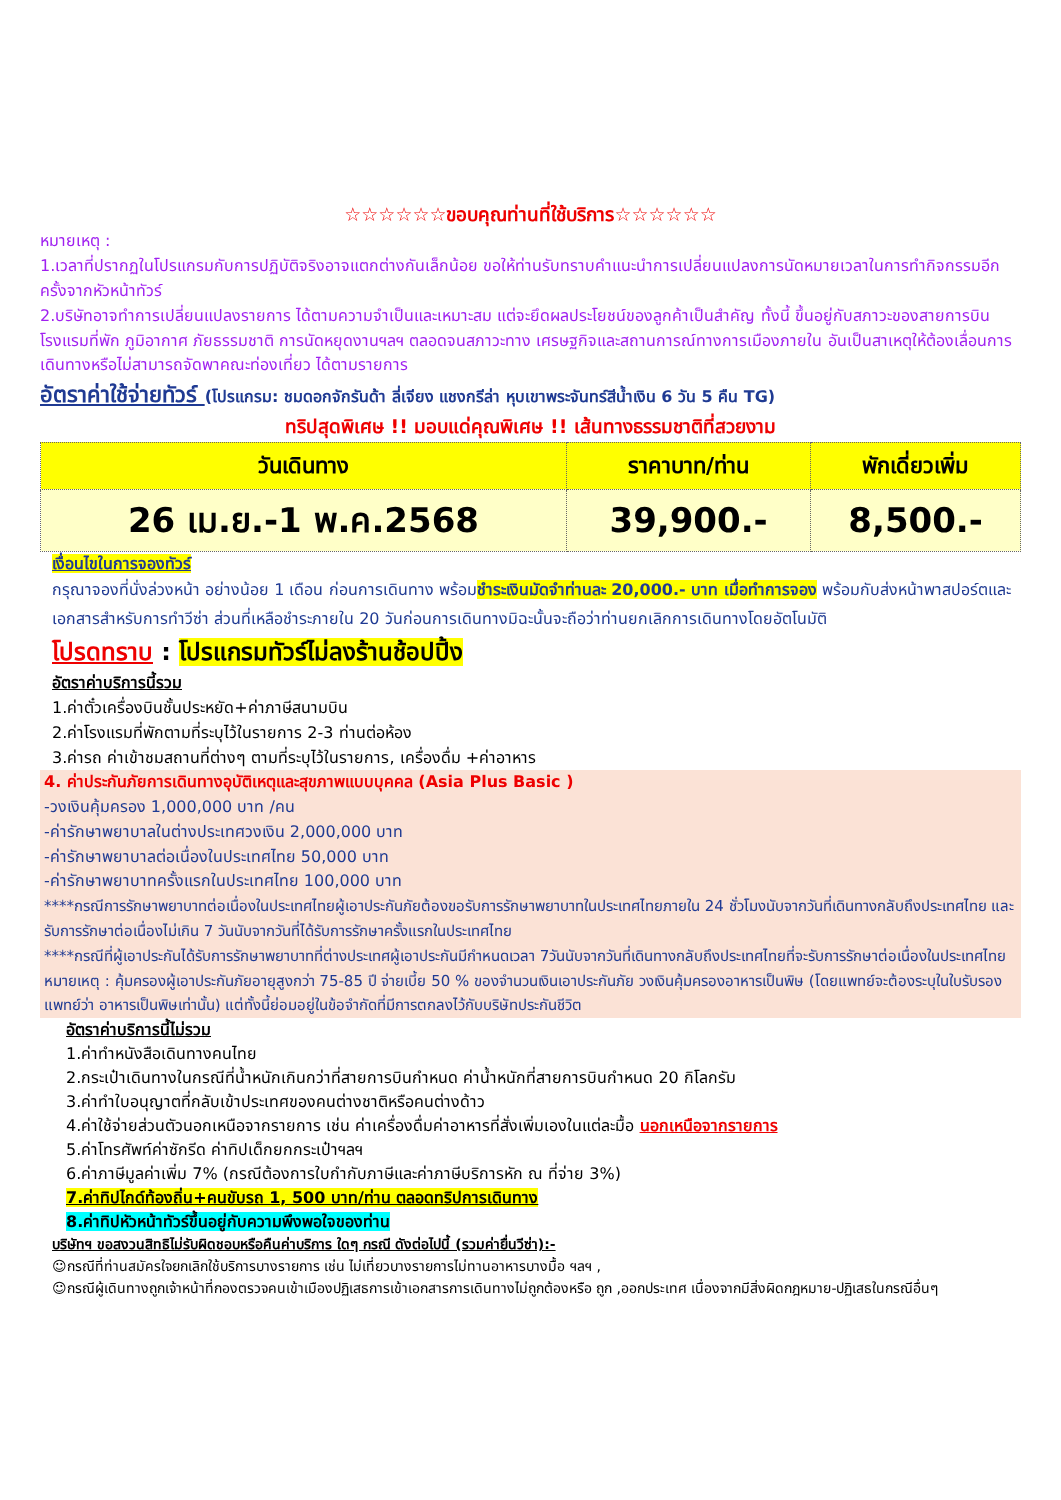☆☆☆☆☆☆ขอบคุณท่านที่ใช้บริการ☆☆☆☆☆☆
หมายเหตุ :
1.เวลาที่ปรากฏในโปรแกรมกับการปฏิบัติจริงอาจแตกต่างกันเล็กน้อย ขอให้ท่านรับทราบคำแนะนำการเปลี่ยนแปลงการนัดหมายเวลาในการทำกิจกรรมอีกครั้งจากหัวหน้าทัวร์
2.บริษัทอาจทำการเปลี่ยนแปลงรายการ ได้ตามความจำเป็นและเหมาะสม แต่จะยึดผลประโยชน์ของลูกค้าเป็นสำคัญ ทั้งนี้ ขึ้นอยู่กับสภาวะของสายการบิน โรงแรมที่พัก ภูมิอากาศ ภัยธรรมชาติ การนัดหยุดงานฯลฯ ตลอดจนสภาวะทาง เศรษฐกิจและสถานการณ์ทางการเมืองภายใน อันเป็นสาเหตุให้ต้องเลื่อนการเดินทางหรือไม่สามารถจัดพาคณะท่องเที่ยว ได้ตามรายการ
อัตราค่าใช้จ่ายทัวร์ (โปรแกรม: ชมดอกจักรันด้า ลี่เจียง แชงกรีล่า หุบเขาพระจันทร์สีน้ำเงิน 6 วัน 5 คืน TG)
ทริปสุดพิเศษ !! มอบแด่คุณพิเศษ !! เส้นทางธรรมชาติที่สวยงาม
| วันเดินทาง | ราคาบาท/ท่าน | พักเดี่ยวเพิ่ม |
| --- | --- | --- |
| 26 เม.ย.-1 พ.ค.2568 | 39,900.- | 8,500.- |
เงื่อนไขในการจองทัวร์
กรุณาจองที่นั่งล่วงหน้า อย่างน้อย 1 เดือน ก่อนการเดินทาง พร้อมชำระเงินมัดจำท่านละ 20,000.- บาท เมื่อทำการจอง พร้อมกับส่งหน้าพาสปอร์ตและเอกสารสำหรับการทำวีซ่า ส่วนที่เหลือชำระภายใน 20 วันก่อนการเดินทางมิฉะนั้นจะถือว่าท่านยกเลิกการเดินทางโดยอัตโนมัติ
โปรดทราบ : โปรแกรมทัวร์ไม่ลงร้านช้อปปิ้ง
อัตราค่าบริการนี้รวม
1.ค่าตั๋วเครื่องบินชั้นประหยัด+ค่าภาษีสนามบิน
2.ค่าโรงแรมที่พักตามที่ระบุไว้ในรายการ 2-3 ท่านต่อห้อง
3.ค่ารถ ค่าเข้าชมสถานที่ต่างๆ ตามที่ระบุไว้ในรายการ, เครื่องดื่ม +ค่าอาหาร
4. ค่าประกันภัยการเดินทางอุบัติเหตุและสุขภาพแบบบุคคล (Asia Plus Basic )
-วงเงินคุ้มครอง 1,000,000 บาท /คน
-ค่ารักษาพยาบาลในต่างประเทศวงเงิน 2,000,000 บาท
-ค่ารักษาพยาบาลต่อเนื่องในประเทศไทย 50,000 บาท
-ค่ารักษาพยาบาทครั้งแรกในประเทศไทย 100,000 บาท
****กรณีการรักษาพยาบาทต่อเนื่องในประเทศไทยผู้เอาประกันภัยต้องขอรับการรักษาพยาบาทในประเทศไทยภายใน 24 ชั่วโมงนับจากวันที่เดินทางกลับถึงประเทศไทย และ รับการรักษาต่อเนื่องไม่เกิน 7 วันนับจากวันที่ได้รับการรักษาครั้งแรกในประเทศไทย
****กรณีที่ผู้เอาประกันได้รับการรักษาพยาบาทที่ต่างประเทศผู้เอาประกันมีกำหนดเวลา 7วันนับจากวันที่เดินทางกลับถึงประเทศไทยที่จะรับการรักษาต่อเนื่องในประเทศไทย
หมายเหตุ : คุ้มครองผู้เอาประกันภัยอายุสูงกว่า 75-85 ปี จ่ายเบี้ย 50 % ของจำนวนเงินเอาประกันภัย วงเงินคุ้มครองอาหารเป็นพิษ (โดยแพทย์จะต้องระบุในใบรับรองแพทย์ว่า อาหารเป็นพิษเท่านั้น) แต่ทั้งนี้ย่อมอยู่ในข้อจำกัดที่มีการตกลงไว้กับบริษัทประกันชีวิต
อัตราค่าบริการนี้ไม่รวม
1.ค่าทำหนังสือเดินทางคนไทย
2.กระเป๋าเดินทางในกรณีที่น้ำหนักเกินกว่าที่สายการบินกำหนด ค่าน้ำหนักที่สายการบินกำหนด 20 กิโลกรัม
3.ค่าทำใบอนุญาตที่กลับเข้าประเทศของคนต่างชาติหรือคนต่างด้าว
4.ค่าใช้จ่ายส่วนตัวนอกเหนือจากรายการ เช่น ค่าเครื่องดื่มค่าอาหารที่สั่งเพิ่มเองในแต่ละมื้อ นอกเหนือจากรายการ
5.ค่าโทรศัพท์ค่าซักรีด ค่าทิปเด็กยกกระเป๋าฯลฯ
6.ค่าภาษีมูลค่าเพิ่ม 7% (กรณีต้องการใบกำกับภาษีและค่าภาษีบริการหัก ณ ที่จ่าย 3%)
7.ค่าทิปไกด์ท้องถิ่น+คนขับรถ 1, 500 บาท/ท่าน ตลอดทริปการเดินทาง
8.ค่าทิปหัวหน้าทัวร์ขึ้นอยู่กับความพึงพอใจของท่าน
บริษัทฯ ขอสงวนสิทธิไม่รับผิดชอบหรือคืนค่าบริการ ใดๆ กรณี ดังต่อไปนี้ (รวมค่ายื่นวีซ่า):-
☺กรณีที่ท่านสมัครใจยกเลิกใช้บริการบางรายการ เช่น ไม่เที่ยวบางรายการไม่ทานอาหารบางมื้อ ฯลฯ ,
☺กรณีผู้เดินทางถูกเจ้าหน้าที่กองตรวจคนเข้าเมืองปฏิเสธการเข้าเอกสารการเดินทางไม่ถูกต้องหรือ ถูก ,ออกประเทศ เนื่องจากมีสิ่งผิดกฎหมาย-ปฏิเสธในกรณีอื่นๆ